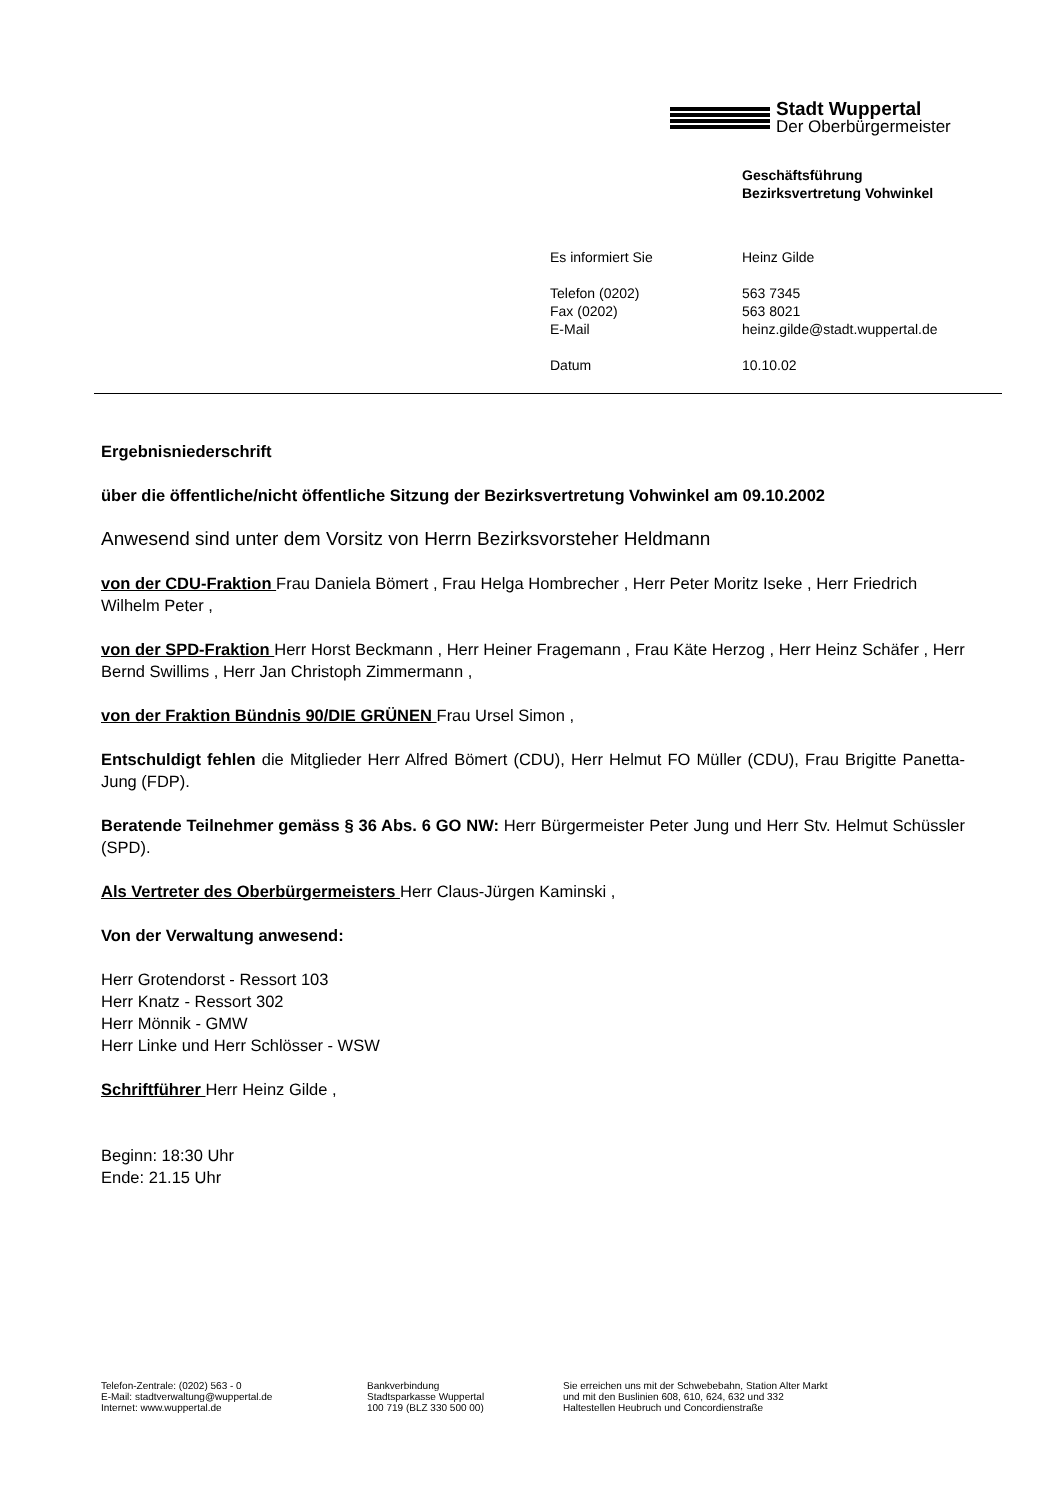Stadt Wuppertal
Der Oberbürgermeister
Geschäftsführung
Bezirksvertretung Vohwinkel
| Es informiert Sie | Heinz Gilde |
| Telefon (0202) Fax (0202) E-Mail | 563 7345 563 8021 heinz.gilde@stadt.wuppertal.de |
| Datum | 10.10.02 |
Ergebnisniederschrift
über die öffentliche/nicht öffentliche Sitzung der Bezirksvertretung Vohwinkel am 09.10.2002
Anwesend sind unter dem Vorsitz von Herrn Bezirksvorsteher Heldmann
von der CDU-Fraktion Frau Daniela Bömert , Frau Helga Hombrecher , Herr Peter Moritz Iseke , Herr Friedrich Wilhelm Peter ,
von der SPD-Fraktion Herr Horst Beckmann , Herr Heiner Fragemann , Frau Käte Herzog , Herr Heinz Schäfer , Herr Bernd Swillims , Herr Jan Christoph Zimmermann ,
von der Fraktion Bündnis 90/DIE GRÜNEN Frau Ursel Simon ,
Entschuldigt fehlen die Mitglieder Herr Alfred Bömert (CDU), Herr Helmut FO Müller (CDU), Frau Brigitte Panetta-Jung (FDP).
Beratende Teilnehmer gemäss § 36 Abs. 6 GO NW: Herr Bürgermeister Peter Jung und Herr Stv. Helmut Schüssler (SPD).
Als Vertreter des Oberbürgermeisters Herr Claus-Jürgen Kaminski ,
Von der Verwaltung anwesend:
Herr Grotendorst - Ressort 103
Herr Knatz - Ressort 302
Herr Mönnik - GMW
Herr Linke und Herr Schlösser - WSW
Schriftführer Herr Heinz Gilde ,
Beginn: 18:30 Uhr
Ende: 21.15 Uhr
Telefon-Zentrale: (0202) 563 - 0
E-Mail: stadtverwaltung@wuppertal.de
Internet: www.wuppertal.de
Bankverbindung
Stadtsparkasse Wuppertal
100 719 (BLZ 330 500 00)
Sie erreichen uns mit der Schwebebahn, Station Alter Markt
und mit den Buslinien 608, 610, 624, 632 und 332
Haltestellen Heubruch und Concordienstraße